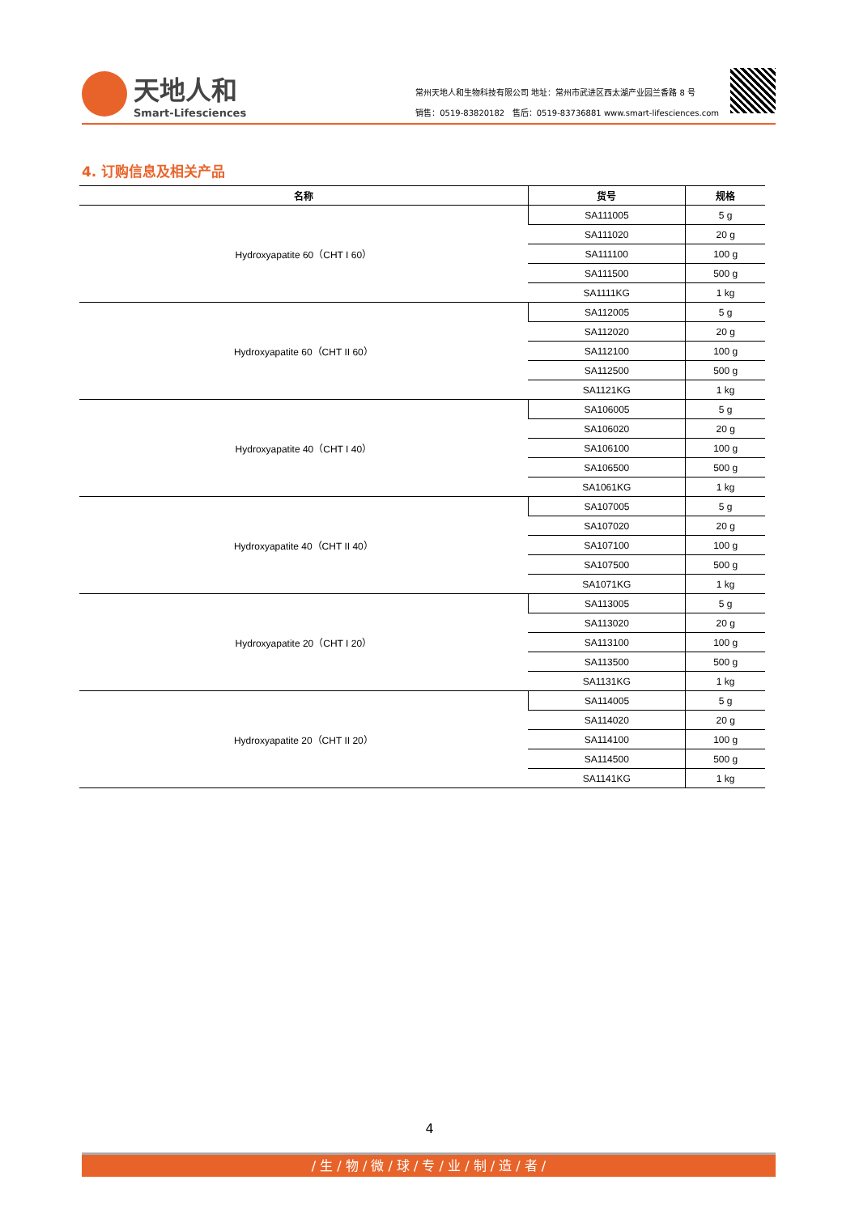天地人和
Smart-Lifesciences
常州天地人和生物科技有限公司 地址：常州市武进区西太湖产业园兰香路 8 号
销售：0519-83820182 售后：0519-83736881 www.smart-lifesciences.com
4. 订购信息及相关产品
| 名称 | 货号 | 规格 |
| --- | --- | --- |
| Hydroxyapatite 60（CHT I 60） | SA111005 | 5 g |
| | SA111020 | 20 g |
| | SA111100 | 100 g |
| | SA111500 | 500 g |
| | SA1111KG | 1 kg |
| Hydroxyapatite 60（CHT II 60） | SA112005 | 5 g |
| | SA112020 | 20 g |
| | SA112100 | 100 g |
| | SA112500 | 500 g |
| | SA1121KG | 1 kg |
| Hydroxyapatite 40（CHT I 40） | SA106005 | 5 g |
| | SA106020 | 20 g |
| | SA106100 | 100 g |
| | SA106500 | 500 g |
| | SA1061KG | 1 kg |
| Hydroxyapatite 40（CHT II 40） | SA107005 | 5 g |
| | SA107020 | 20 g |
| | SA107100 | 100 g |
| | SA107500 | 500 g |
| | SA1071KG | 1 kg |
| Hydroxyapatite 20（CHT I 20） | SA113005 | 5 g |
| | SA113020 | 20 g |
| | SA113100 | 100 g |
| | SA113500 | 500 g |
| | SA1131KG | 1 kg |
| Hydroxyapatite 20（CHT II 20） | SA114005 | 5 g |
| | SA114020 | 20 g |
| | SA114100 | 100 g |
| | SA114500 | 500 g |
| | SA1141KG | 1 kg |
4
/ 生 / 物 / 微 / 球 / 专 / 业 / 制 / 造 / 者 /